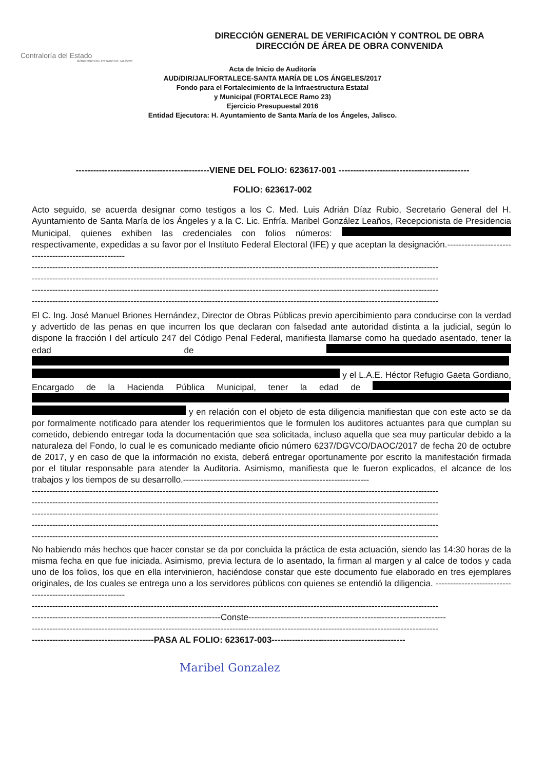Contraloría del Estado
GOBIERNO DEL ESTADO DE JALISCO
DIRECCIÓN GENERAL DE VERIFICACIÓN Y CONTROL DE OBRA
DIRECCIÓN DE ÁREA DE OBRA CONVENIDA
Acta de Inicio de Auditoría
AUD/DIR/JAL/FORTALECE-SANTA MARÍA DE LOS ÁNGELES/2017
Fondo para el Fortalecimiento de la Infraestructura Estatal
y Municipal (FORTALECE Ramo 23)
Ejercicio Presupuestal 2016
Entidad Ejecutora: H. Ayuntamiento de Santa María de los Ángeles, Jalisco.
----------------------------------------------VIENE DEL FOLIO: 623617-001 ---------------------------------------------
FOLIO: 623617-002
Acto seguido, se acuerda designar como testigos a los C. Med. Luis Adrián Díaz Rubio, Secretario General del H. Ayuntamiento de Santa María de los Ángeles y a la C. Lic. Enfría. Maribel González Leaños, Recepcionista de Presidencia Municipal, quienes exhiben las credenciales con folios números: respectivamente, expedidas a su favor por el Instituto Federal Electoral (IFE) y que aceptan la designación.------------------------------------------------------
--------------------------------------------------------------------------------------------------------------------------------------------
--------------------------------------------------------------------------------------------------------------------------------------------
--------------------------------------------------------------------------------------------------------------------------------------------
--------------------------------------------------------------------------------------------------------------------------------------------
El C. Ing. José Manuel Briones Hernández, Director de Obras Públicas previo apercibimiento para conducirse con la verdad y advertido de las penas en que incurren los que declaran con falsedad ante autoridad distinta a la judicial, según lo dispone la fracción I del artículo 247 del Código Penal Federal, manifiesta llamarse como ha quedado asentado, tener la edad de y el L.A.E. Héctor Refugio Gaeta Gordiano, Encargado de la Hacienda Pública Municipal, tener la edad de y en relación con el objeto de esta diligencia manifiestan que con este acto se da por formalmente notificado para atender los requerimientos que le formulen los auditores actuantes para que cumplan su cometido, debiendo entregar toda la documentación que sea solicitada, incluso aquella que sea muy particular debido a la naturaleza del Fondo, lo cual le es comunicado mediante oficio número 6237/DGVCO/DAOC/2017 de fecha 20 de octubre de 2017, y en caso de que la información no exista, deberá entregar oportunamente por escrito la manifestación firmada por el titular responsable para atender la Auditoria. Asimismo, manifiesta que le fueron explicados, el alcance de los trabajos y los tiempos de su desarrollo.----------------------------------------------------------------
--------------------------------------------------------------------------------------------------------------------------------------------
--------------------------------------------------------------------------------------------------------------------------------------------
--------------------------------------------------------------------------------------------------------------------------------------------
--------------------------------------------------------------------------------------------------------------------------------------------
--------------------------------------------------------------------------------------------------------------------------------------------
No habiendo más hechos que hacer constar se da por concluida la práctica de esta actuación, siendo las 14:30 horas de la misma fecha en que fue iniciada. Asimismo, previa lectura de lo asentado, la firman al margen y al calce de todos y cada uno de los folios, los que en ella intervinieron, haciéndose constar que este documento fue elaborado en tres ejemplares originales, de los cuales se entrega uno a los servidores públicos con quienes se entendió la diligencia. ----------------------------------------------------------
--------------------------------------------------------------------------------------------------------------------------------------------
-----------------------------------------------------------------Conste--------------------------------------------------------------------
--------------------------------------------------------------------------------------------------------------------------------------------
------------------------------------------PASA AL FOLIO: 623617-003----------------------------------------------
Maribel Gonzalez